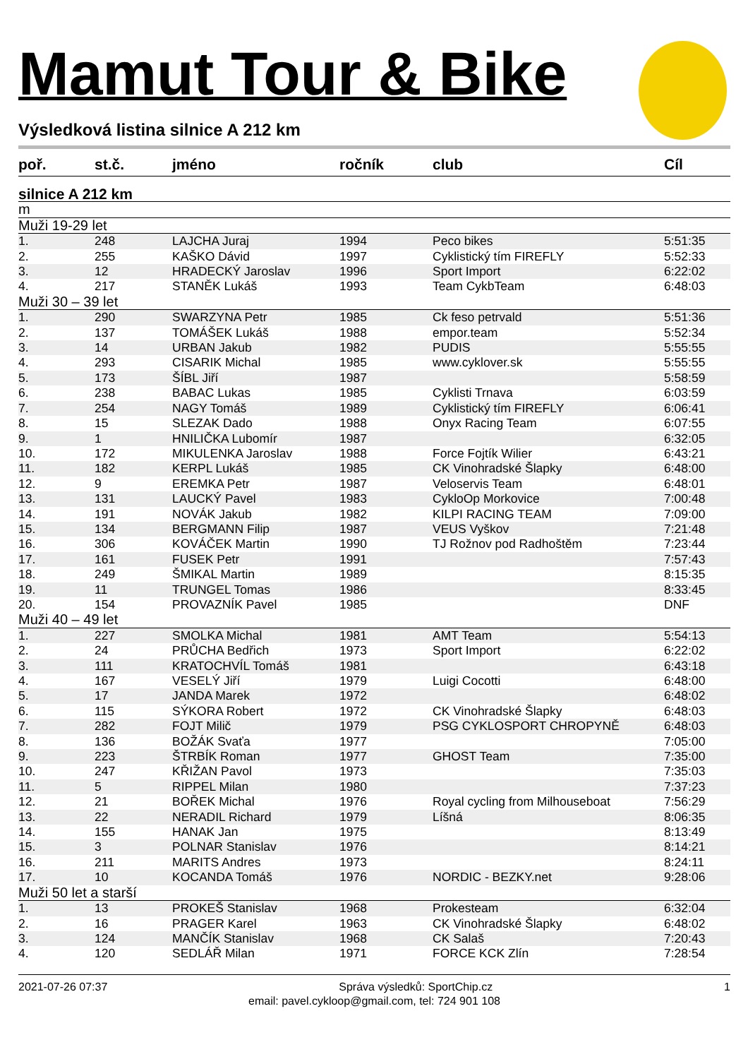Mamut Tour & Bike
Výsledková listina silnice A 212 km
| poř. | st.č. | jméno | ročník | club | Cíl |
| --- | --- | --- | --- | --- | --- |
| silnice A 212 km | | | | | |
| m | | | | | |
| Muži 19-29 let | | | | | |
| 1. | 248 | LAJCHA Juraj | 1994 | Peco bikes | 5:51:35 |
| 2. | 255 | KAŠKO Dávid | 1997 | Cyklistický tím FIREFLY | 5:52:33 |
| 3. | 12 | HRADECKÝ Jaroslav | 1996 | Sport Import | 6:22:02 |
| 4. | 217 | STANĚK Lukáš | 1993 | Team CykbTeam | 6:48:03 |
| Muži 30 – 39 let | | | | | |
| 1. | 290 | SWARZYNA Petr | 1985 | Ck feso petrvald | 5:51:36 |
| 2. | 137 | TOMÁŠEK Lukáš | 1988 | empor.team | 5:52:34 |
| 3. | 14 | URBAN Jakub | 1982 | PUDIS | 5:55:55 |
| 4. | 293 | CISARIK Michal | 1985 | www.cyklover.sk | 5:55:55 |
| 5. | 173 | ŠÍBL Jiří | 1987 | | 5:58:59 |
| 6. | 238 | BABAC Lukas | 1985 | Cyklisti Trnava | 6:03:59 |
| 7. | 254 | NAGY Tomáš | 1989 | Cyklistický tím FIREFLY | 6:06:41 |
| 8. | 15 | SLEZAK Dado | 1988 | Onyx Racing Team | 6:07:55 |
| 9. | 1 | HNILIČKA Lubomír | 1987 | | 6:32:05 |
| 10. | 172 | MIKULENKA Jaroslav | 1988 | Force Fojtík Wilier | 6:43:21 |
| 11. | 182 | KERPL Lukáš | 1985 | CK Vinohradské Šlapky | 6:48:00 |
| 12. | 9 | EREMKA Petr | 1987 | Veloservis Team | 6:48:01 |
| 13. | 131 | LAUCKÝ Pavel | 1983 | CykloOp Morkovice | 7:00:48 |
| 14. | 191 | NOVÁK Jakub | 1982 | KILPI RACING TEAM | 7:09:00 |
| 15. | 134 | BERGMANN Filip | 1987 | VEUS Vyškov | 7:21:48 |
| 16. | 306 | KOVÁČEK Martin | 1990 | TJ Rožnov pod Radhoštěm | 7:23:44 |
| 17. | 161 | FUSEK Petr | 1991 | | 7:57:43 |
| 18. | 249 | ŠMIKAL Martin | 1989 | | 8:15:35 |
| 19. | 11 | TRUNGEL Tomas | 1986 | | 8:33:45 |
| 20. | 154 | PROVAZNÍK Pavel | 1985 | | DNF |
| Muži 40 – 49 let | | | | | |
| 1. | 227 | SMOLKA Michal | 1981 | AMT Team | 5:54:13 |
| 2. | 24 | PRŮCHA Bedřich | 1973 | Sport Import | 6:22:02 |
| 3. | 111 | KRATOCHVÍL Tomáš | 1981 | | 6:43:18 |
| 4. | 167 | VESELÝ Jiří | 1979 | Luigi Cocotti | 6:48:00 |
| 5. | 17 | JANDA Marek | 1972 | | 6:48:02 |
| 6. | 115 | SÝKORA Robert | 1972 | CK Vinohradské Šlapky | 6:48:03 |
| 7. | 282 | FOJT Milič | 1979 | PSG CYKLOSPORT CHROPYNĚ | 6:48:03 |
| 8. | 136 | BOŽÁK Svaťa | 1977 | | 7:05:00 |
| 9. | 223 | ŠTRBÍK Roman | 1977 | GHOST Team | 7:35:00 |
| 10. | 247 | KŘIŽAN Pavol | 1973 | | 7:35:03 |
| 11. | 5 | RIPPEL Milan | 1980 | | 7:37:23 |
| 12. | 21 | BOŘEK Michal | 1976 | Royal cycling from Milhouseboat | 7:56:29 |
| 13. | 22 | NERADIL Richard | 1979 | Líšná | 8:06:35 |
| 14. | 155 | HANAK Jan | 1975 | | 8:13:49 |
| 15. | 3 | POLNAR Stanislav | 1976 | | 8:14:21 |
| 16. | 211 | MARITS Andres | 1973 | | 8:24:11 |
| 17. | 10 | KOCANDA Tomáš | 1976 | NORDIC - BEZKY.net | 9:28:06 |
| Muži 50 let a starší | | | | | |
| 1. | 13 | PROKEŠ Stanislav | 1968 | Prokesteam | 6:32:04 |
| 2. | 16 | PRAGER Karel | 1963 | CK Vinohradské Šlapky | 6:48:02 |
| 3. | 124 | MANČÍK Stanislav | 1968 | CK Salaš | 7:20:43 |
| 4. | 120 | SEDLÁŘ Milan | 1971 | FORCE KCK Zlín | 7:28:54 |
2021-07-26 07:37 Správa výsledků: SportChip.cz 1
email: pavel.cykloop@gmail.com, tel: 724 901 108